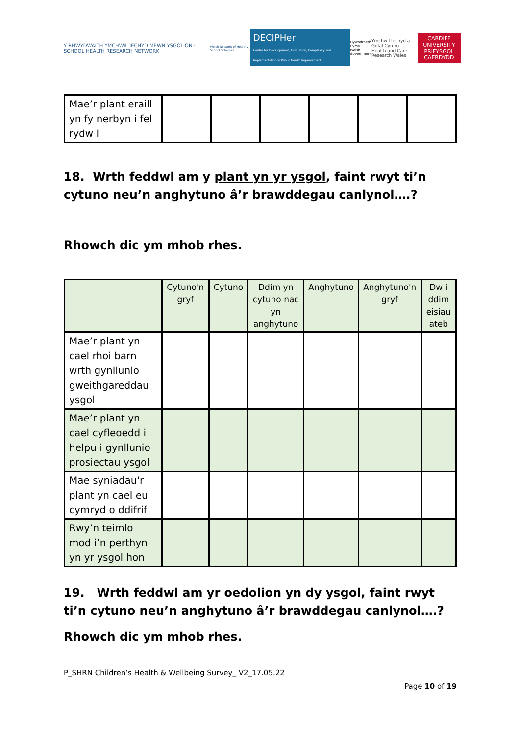Y RHWYDWAITH YMCHWIL IECHYD MEWN YSGOLION · SCHOOL HEALTH RESEARCH NETWORK
Welsh Network of Healthy School Schemes
DECIPHer
Centre for Development, Evaluation, Complexity and Implementation in Public Health Improvement
Llywodraeth Cymru
Welsh Government
Ymchwil Iechyd a Gofal Cymru
Health and Care Research Wales
CARDIFF UNIVERSITY
PRIFYSGOL CAERDYDD
| Mae’r plant eraill yn fy nerbyn i fel rydw i | | | | | | |
18. Wrth feddwl am y plant yn yr ysgol, faint rwyt ti’n cytuno neu’n anghytuno â’r brawddegau canlynol….?
Rhowch dic ym mhob rhes.
| | Cytuno'n gryf | Cytuno | Ddim yn cytuno nac yn anghytuno | Anghytuno | Anghytuno'n gryf | Dw i ddim eisiau ateb |
| --- | --- | --- | --- | --- | --- | --- |
| Mae’r plant yn cael rhoi barn wrth gynllunio gweithgareddau ysgol | | | | | | |
| Mae’r plant yn cael cyfleoedd i helpu i gynllunio prosiectau ysgol | | | | | | |
| Mae syniadau'r plant yn cael eu cymryd o ddifrif | | | | | | |
| Rwy’n teimlo mod i’n perthyn yn yr ysgol hon | | | | | | |
19. Wrth feddwl am yr oedolion yn dy ysgol, faint rwyt ti’n cytuno neu’n anghytuno â’r brawddegau canlynol….?
Rhowch dic ym mhob rhes.
P_SHRN Children’s Health & Wellbeing Survey_ V2_17.05.22
Page 10 of 19